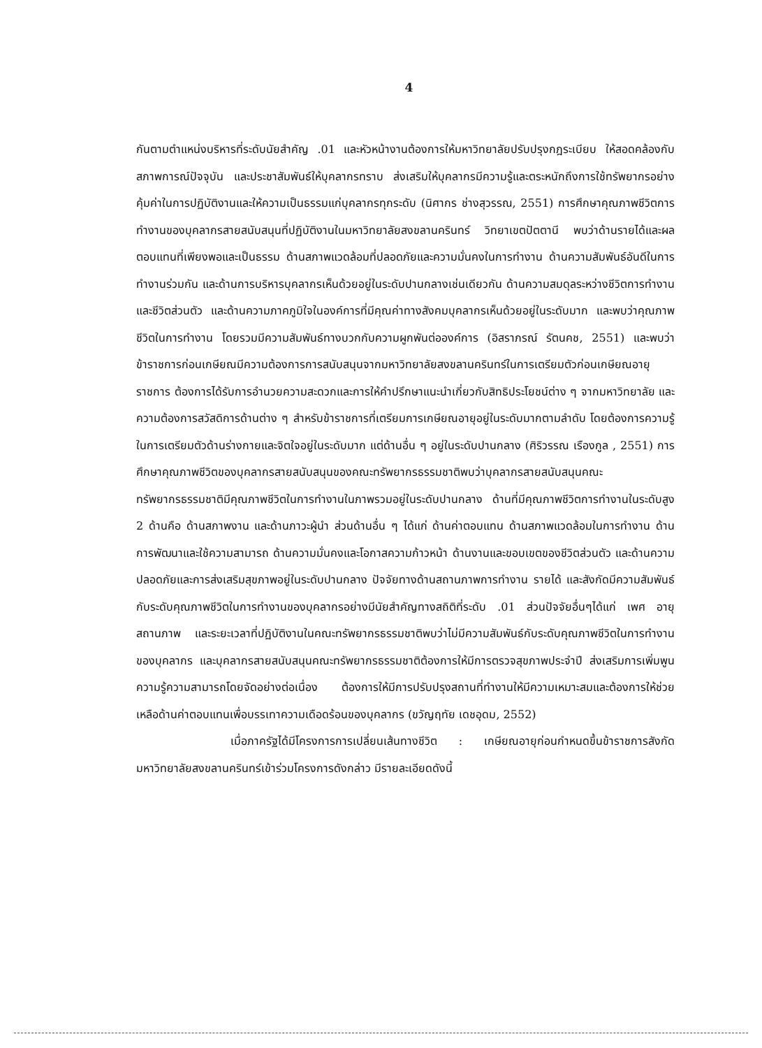4
กันตามตำแหน่งบริหารที่ระดับนัยสำคัญ .01 และหัวหน้างานต้องการให้มหาวิทยาลัยปรับปรุงกฎระเบียบ ให้สอดคล้องกับสภาพการณ์ปัจจุบัน และประชาสัมพันธ์ให้บุคลากรทราบ ส่งเสริมให้บุคลากรมีความรู้และตระหนักถึงการใช้ทรัพยากรอย่างคุ้มค่าในการปฏิบัติงานและให้ความเป็นธรรมแก่บุคลากรทุกระดับ (นิศากร ช่างสุวรรณ, 2551) การศึกษาคุณภาพชีวิตการทำงานของบุคลากรสายสนับสนุนที่ปฏิบัติงานในมหาวิทยาลัยสงขลานครินทร์ วิทยาเขตปัตตานี พบว่าด้านรายได้และผลตอบแทนที่เพียงพอและเป็นธรรม ด้านสภาพแวดล้อมที่ปลอดภัยและความมั่นคงในการทำงาน ด้านความสัมพันธ์อันดีในการทำงานร่วมกัน และด้านการบริหารบุคลากรเห็นด้วยอยู่ในระดับปานกลางเช่นเดียวกัน ด้านความสมดุลระหว่างชีวิตการทำงานและชีวิตส่วนตัว และด้านความภาคภูมิใจในองค์การที่มีคุณค่าทางสังคมบุคลากรเห็นด้วยอยู่ในระดับมาก และพบว่าคุณภาพชีวิตในการทำงาน โดยรวมมีความสัมพันธ์ทางบวกกับความผูกพันต่อองค์การ (อิสราภรณ์ รัตนคช, 2551) และพบว่าข้าราชการก่อนเกษียณมีความต้องการการสนับสนุนจากมหาวิทยาลัยสงขลานครินทร์ในการเตรียมตัวก่อนเกษียณอายุราชการ ต้องการได้รับการอำนวยความสะดวกและการให้คำปรึกษาแนะนำเกี่ยวกับสิทธิประโยชน์ต่าง ๆ จากมหาวิทยาลัย และความต้องการสวัสดิการด้านต่าง ๆ สำหรับข้าราชการที่เตรียมการเกษียณอายุอยู่ในระดับมากตามลำดับ โดยต้องการความรู้ในการเตรียมตัวด้านร่างกายและจิตใจอยู่ในระดับมาก แต่ด้านอื่น ๆ อยู่ในระดับปานกลาง (ศิริวรรณ เรืองกูล , 2551) การศึกษาคุณภาพชีวิตของบุคลากรสายสนับสนุนของคณะทรัพยากรธรรมชาติพบว่าบุคลากรสายสนับสนุนคณะทรัพยากรธรรมชาติมีคุณภาพชีวิตในการทำงานในภาพรวมอยู่ในระดับปานกลาง ด้านที่มีคุณภาพชีวิตการทำงานในระดับสูง 2 ด้านคือ ด้านสภาพงาน และด้านภาวะผู้นำ ส่วนด้านอื่น ๆ ได้แก่ ด้านค่าตอบแทน ด้านสภาพแวดล้อมในการทำงาน ด้านการพัฒนาและใช้ความสามารถ ด้านความมั่นคงและโอกาสความก้าวหน้า ด้านงานและขอบเขตของชีวิตส่วนตัว และด้านความปลอดภัยและการส่งเสริมสุขภาพอยู่ในระดับปานกลาง ปัจจัยทางด้านสถานภาพการทำงาน รายได้ และสังกัดมีความสัมพันธ์กับระดับคุณภาพชีวิตในการทำงานของบุคลากรอย่างมีนัยสำคัญทางสถิติที่ระดับ .01 ส่วนปัจจัยอื่นๆได้แก่ เพศ อายุ สถานภาพ และระยะเวลาที่ปฏิบัติงานในคณะทรัพยากรธรรมชาติพบว่าไม่มีความสัมพันธ์กับระดับคุณภาพชีวิตในการทำงานของบุคลากร และบุคลากรสายสนับสนุนคณะทรัพยากรธรรมชาติต้องการให้มีการตรวจสุขภาพประจำปี ส่งเสริมการเพิ่มพูนความรู้ความสามารถโดยจัดอย่างต่อเนื่อง ต้องการให้มีการปรับปรุงสถานที่ทำงานให้มีความเหมาะสมและต้องการให้ช่วยเหลือด้านค่าตอบแทนเพื่อบรรเทาความเดือดร้อนของบุคลากร (ขวัญฤทัย เดชอุดม, 2552)
เมื่อภาครัฐได้มีโครงการการเปลี่ยนเส้นทางชีวิต : เกษียณอายุก่อนกำหนดขึ้นข้าราชการสังกัดมหาวิทยาลัยสงขลานครินทร์เข้าร่วมโครงการดังกล่าว มีรายละเอียดดังนี้